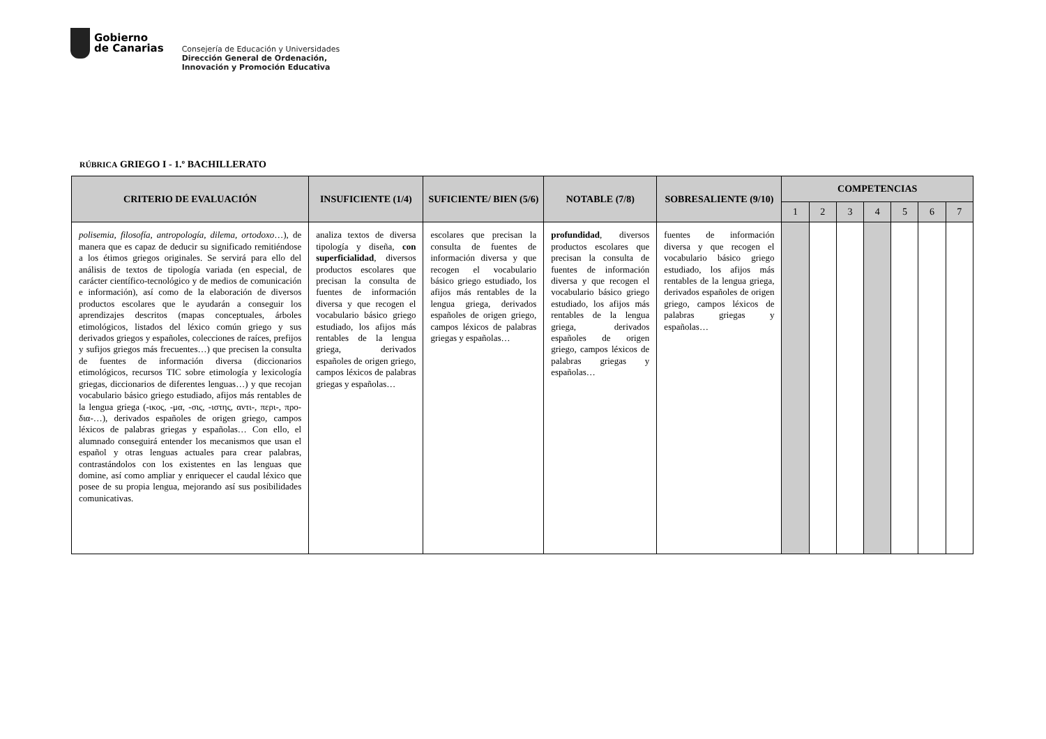Gobierno
de Canarias
Consejería de Educación y Universidades
Dirección General de Ordenación,
Innovación y Promoción Educativa
RÚBRICA GRIEGO I - 1.º BACHILLERATO
| CRITERIO DE EVALUACIÓN | INSUFICIENTE (1/4) | SUFICIENTE/ BIEN (5/6) | NOTABLE (7/8) | SOBRESALIENTE (9/10) | COMPETENCIAS | | | | | | |
| --- | --- | --- | --- | --- | --- | --- | --- | --- | --- | --- | --- |
| | | | | | 1 | 2 | 3 | 4 | 5 | 6 | 7 |
| polisemia, filosofía, antropología, dilema, ortodoxo …), de manera que es capaz de deducir su significado remitiéndose a los étimos griegos originales. Se servirá para ello del análisis de textos de tipología variada (en especial, de carácter científico-tecnológico y de medios de comunicación e información), así como de la elaboración de diversos productos escolares que le ayudarán a conseguir los aprendizajes descritos (mapas conceptuales, árboles etimológicos, listados del léxico común griego y sus derivados griegos y españoles, colecciones de raíces, prefijos y sufijos griegos más frecuentes…) que precisen la consulta de fuentes de información diversa (diccionarios etimológicos, recursos TIC sobre etimología y lexicología griegas, diccionarios de diferentes lenguas…) y que recojan vocabulario básico griego estudiado, afijos más rentables de la lengua griega (-ικος, -μα, -σις, -ιστης, αντι-, περι-, προ- δια-…), derivados españoles de origen griego, campos léxicos de palabras griegas y españolas… Con ello, el alumnado conseguirá entender los mecanismos que usan el español y otras lenguas actuales para crear palabras, contrastándolos con los existentes en las lenguas que domine, así como ampliar y enriquecer el caudal léxico que posee de su propia lengua, mejorando así sus posibilidades comunicativas. | analiza textos de diversa tipología y diseña, con superficialidad , diversos productos escolares que precisan la consulta de fuentes de información diversa y que recogen el vocabulario básico griego estudiado, los afijos más rentables de la lengua griega, derivados españoles de origen griego, campos léxicos de palabras griegas y españolas… | escolares que precisan la consulta de fuentes de información diversa y que recogen el vocabulario básico griego estudiado, los afijos más rentables de la lengua griega, derivados españoles de origen griego, campos léxicos de palabras griegas y españolas… | profundidad , diversos productos escolares que precisan la consulta de fuentes de información diversa y que recogen el vocabulario básico griego estudiado, los afijos más rentables de la lengua griega, derivados españoles de origen griego, campos léxicos de palabras griegas y españolas… | fuentes de información diversa y que recogen el vocabulario básico griego estudiado, los afijos más rentables de la lengua griega, derivados españoles de origen griego, campos léxicos de palabras griegas y españolas… | | | | | | | |